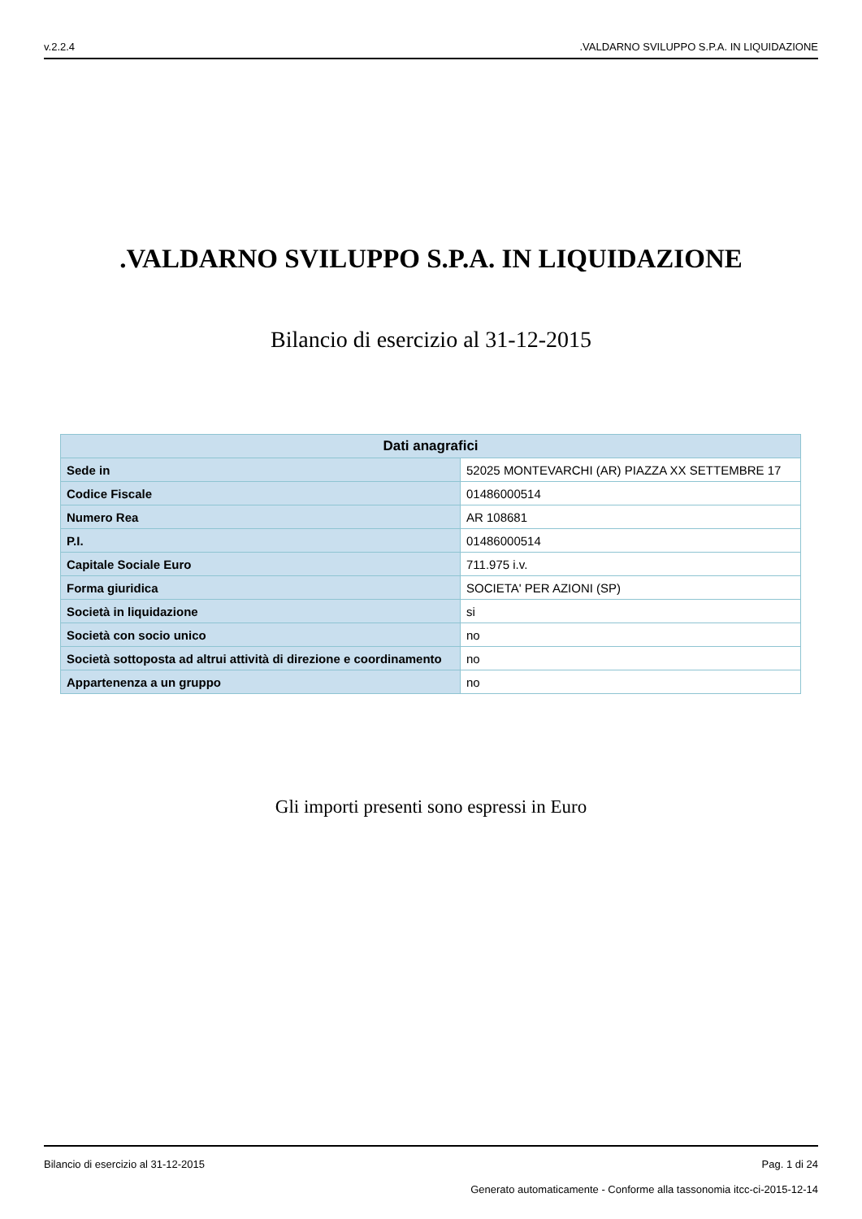v.2.2.4.VALDARNO SVILUPPO S.P.A. IN LIQUIDAZIONE
.VALDARNO SVILUPPO S.P.A. IN LIQUIDAZIONE
Bilancio di esercizio al 31-12-2015
| Dati anagrafici | |
| --- | --- |
| Sede in | 52025 MONTEVARCHI (AR) PIAZZA XX SETTEMBRE 17 |
| Codice Fiscale | 01486000514 |
| Numero Rea | AR 108681 |
| P.I. | 01486000514 |
| Capitale Sociale Euro | 711.975 i.v. |
| Forma giuridica | SOCIETA' PER AZIONI (SP) |
| Società in liquidazione | si |
| Società con socio unico | no |
| Società sottoposta ad altrui attività di direzione e coordinamento | no |
| Appartenenza a un gruppo | no |
Gli importi presenti sono espressi in Euro
Bilancio di esercizio al 31-12-2015 Pag. 1 di 24
Generato automaticamente - Conforme alla tassonomia itcc-ci-2015-12-14